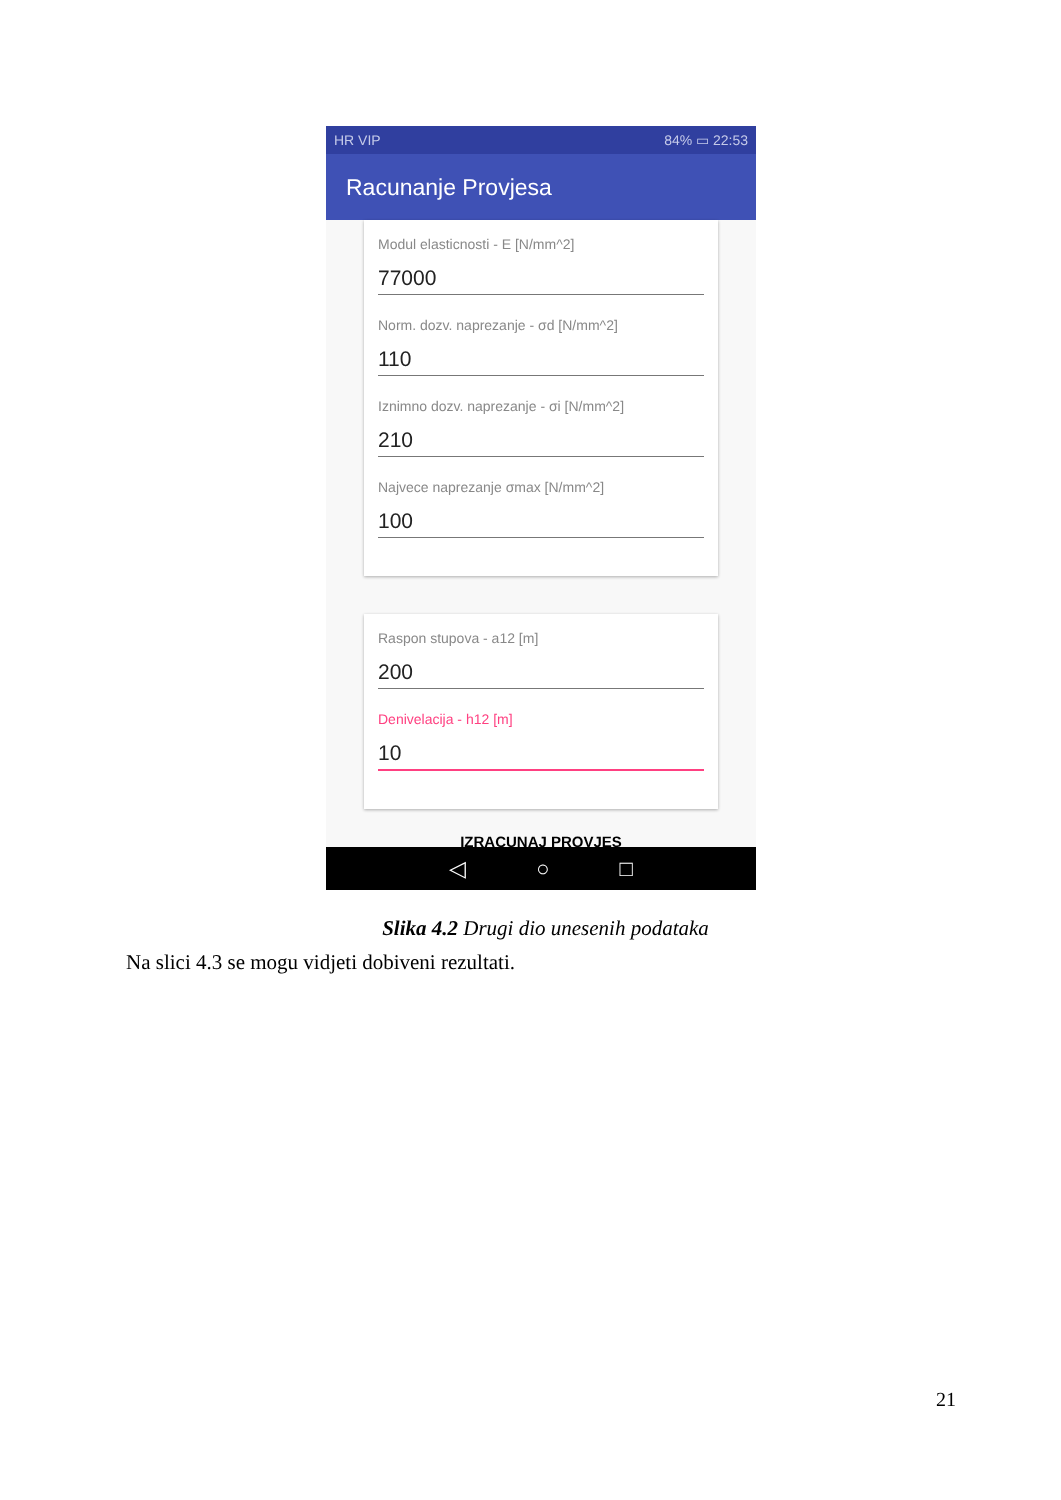HR VIP 84% ▭ 22:53
Racunanje Provjesa
Modul elasticnosti - E [N/mm^2]
77000
Norm. dozv. naprezanje - σd [N/mm^2]
110
Iznimno dozv. naprezanje - σi [N/mm^2]
210
Najvece naprezanje σmax [N/mm^2]
100
Raspon stupova - a12 [m]
200
Denivelacija - h12 [m]
10
IZRACUNAJ PROVJES
◁ ○ □
Slika 4.2 Drugi dio unesenih podataka
Na slici 4.3 se mogu vidjeti dobiveni rezultati.
21